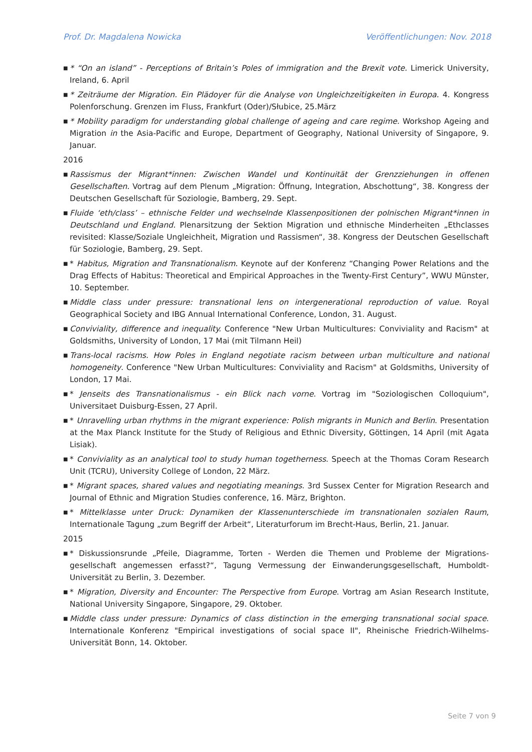Prof. Dr. Magdalena Nowicka Veröffentlichungen: Nov. 2018
■ * “On an island” - Perceptions of Britain’s Poles of immigration and the Brexit vote. Limerick University, Ireland, 6. April
■ * Zeiträume der Migration. Ein Plädoyer für die Analyse von Ungleichzeitigkeiten in Europa. 4. Kongress Polenforschung. Grenzen im Fluss, Frankfurt (Oder)/Słubice, 25.März
■ * Mobility paradigm for understanding global challenge of ageing and care regime. Workshop Ageing and Migration in the Asia-Pacific and Europe, Department of Geography, National University of Singapore, 9. Januar.
2016
■ Rassismus der Migrant*innen: Zwischen Wandel und Kontinuität der Grenzziehungen in offenen Gesellschaften. Vortrag auf dem Plenum „Migration: Öffnung, Integration, Abschottung“, 38. Kongress der Deutschen Gesellschaft für Soziologie, Bamberg, 29. Sept.
■ Fluide ‘eth/class’ – ethnische Felder und wechselnde Klassenpositionen der polnischen Migrant*innen in Deutschland und England. Plenarsitzung der Sektion Migration und ethnische Minderheiten „Ethclasses revisited: Klasse/Soziale Ungleichheit, Migration und Rassismen“, 38. Kongress der Deutschen Gesellschaft für Soziologie, Bamberg, 29. Sept.
■ * Habitus, Migration and Transnationalism. Keynote auf der Konferenz “Changing Power Relations and the Drag Effects of Habitus: Theoretical and Empirical Approaches in the Twenty-First Century”, WWU Münster, 10. September.
■ Middle class under pressure: transnational lens on intergenerational reproduction of value. Royal Geographical Society and IBG Annual International Conference, London, 31. August.
■ Conviviality, difference and inequality. Conference "New Urban Multicultures: Conviviality and Racism" at Goldsmiths, University of London, 17 Mai (mit Tilmann Heil)
■ Trans-local racisms. How Poles in England negotiate racism between urban multiculture and national homogeneity. Conference "New Urban Multicultures: Conviviality and Racism" at Goldsmiths, University of London, 17 Mai.
■ * Jenseits des Transnationalismus - ein Blick nach vorne. Vortrag im "Soziologischen Colloquium", Universitaet Duisburg-Essen, 27 April.
■ * Unravelling urban rhythms in the migrant experience: Polish migrants in Munich and Berlin. Presentation at the Max Planck Institute for the Study of Religious and Ethnic Diversity, Göttingen, 14 April (mit Agata Lisiak).
■ * Conviviality as an analytical tool to study human togetherness. Speech at the Thomas Coram Research Unit (TCRU), University College of London, 22 März.
■ * Migrant spaces, shared values and negotiating meanings. 3rd Sussex Center for Migration Research and Journal of Ethnic and Migration Studies conference, 16. März, Brighton.
■ * Mittelklasse unter Druck: Dynamiken der Klassenunterschiede im transnationalen sozialen Raum, Internationale Tagung „zum Begriff der Arbeit“, Literaturforum im Brecht-Haus, Berlin, 21. Januar.
2015
■ * Diskussionsrunde „Pfeile, Diagramme, Torten - Werden die Themen und Probleme der Migrations­gesellschaft angemessen erfasst?“, Tagung Vermessung der Einwanderungsgesellschaft, Humboldt-Universität zu Berlin, 3. Dezember.
■ * Migration, Diversity and Encounter: The Perspective from Europe. Vortrag am Asian Research Institute, National University Singapore, Singapore, 29. Oktober.
■ Middle class under pressure: Dynamics of class distinction in the emerging transnational social space. Internationale Konferenz "Empirical investigations of social space II", Rheinische Friedrich-Wilhelms-Universität Bonn, 14. Oktober.
Seite 7 von 9